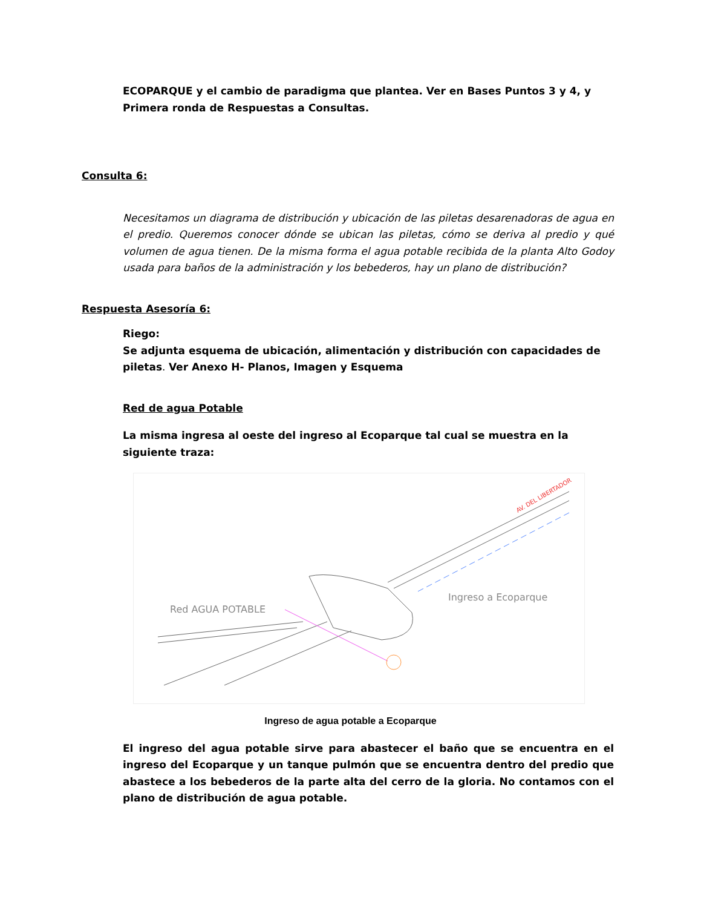ECOPARQUE y el cambio de paradigma que plantea. Ver en Bases Puntos 3 y 4, y Primera ronda de Respuestas a Consultas.
Consulta 6:
Necesitamos un diagrama de distribución y ubicación de las piletas desarenadoras de agua en el predio. Queremos conocer dónde se ubican las piletas, cómo se deriva al predio y qué volumen de agua tienen. De la misma forma el agua potable recibida de la planta Alto Godoy usada para baños de la administración y los bebederos, hay un plano de distribución?
Respuesta Asesoría 6:
Riego:
Se adjunta esquema de ubicación, alimentación y distribución con capacidades de piletas. Ver Anexo H- Planos, Imagen y Esquema
Red de agua Potable
La misma ingresa al oeste del ingreso al Ecoparque tal cual se muestra en la siguiente traza:
AV. DEL LIBERTADOR
Red AGUA POTABLE
Ingreso a Ecoparque
Ingreso de agua potable a Ecoparque
El ingreso del agua potable sirve para abastecer el baño que se encuentra en el ingreso del Ecoparque y un tanque pulmón que se encuentra dentro del predio que abastece a los bebederos de la parte alta del cerro de la gloria. No contamos con el plano de distribución de agua potable.